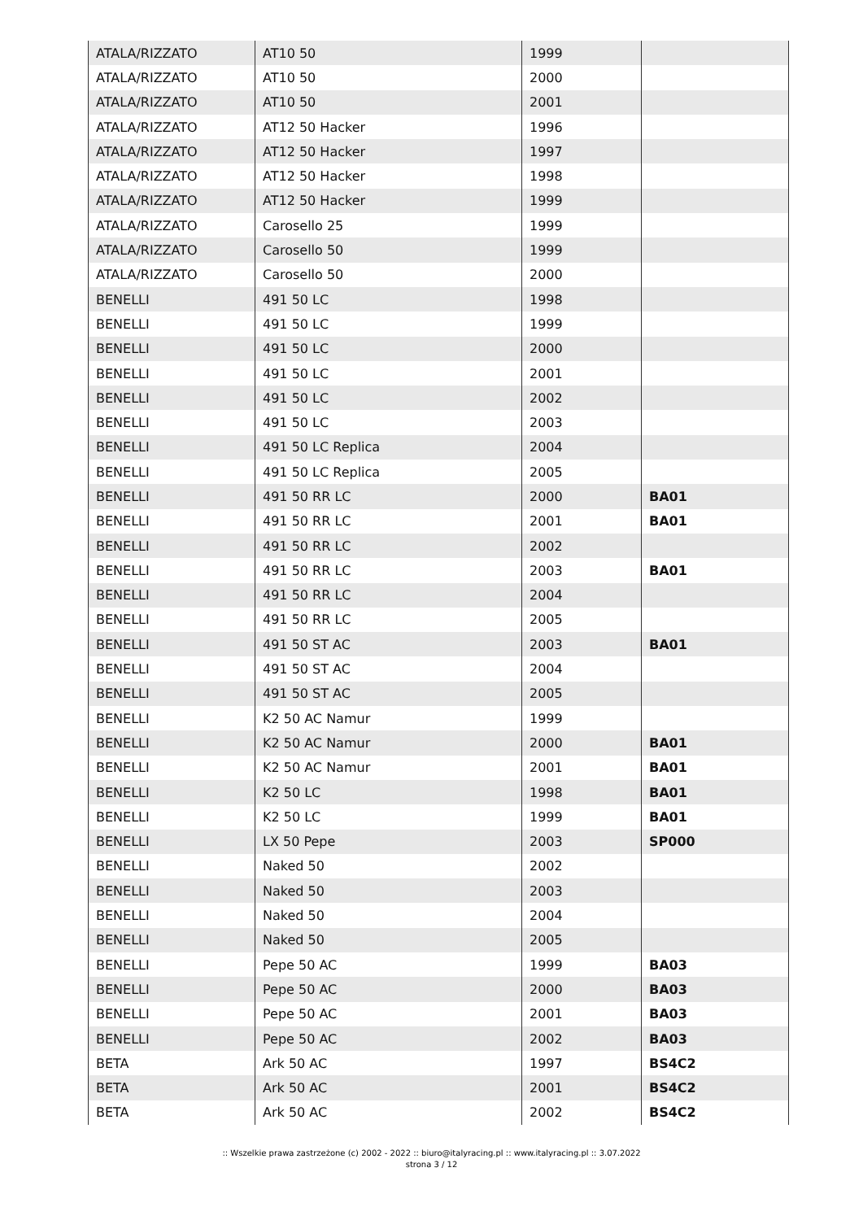| ATALA/RIZZATO | AT10 50 | 1999 | |
| ATALA/RIZZATO | AT10 50 | 2000 | |
| ATALA/RIZZATO | AT10 50 | 2001 | |
| ATALA/RIZZATO | AT12 50 Hacker | 1996 | |
| ATALA/RIZZATO | AT12 50 Hacker | 1997 | |
| ATALA/RIZZATO | AT12 50 Hacker | 1998 | |
| ATALA/RIZZATO | AT12 50 Hacker | 1999 | |
| ATALA/RIZZATO | Carosello 25 | 1999 | |
| ATALA/RIZZATO | Carosello 50 | 1999 | |
| ATALA/RIZZATO | Carosello 50 | 2000 | |
| BENELLI | 491 50 LC | 1998 | |
| BENELLI | 491 50 LC | 1999 | |
| BENELLI | 491 50 LC | 2000 | |
| BENELLI | 491 50 LC | 2001 | |
| BENELLI | 491 50 LC | 2002 | |
| BENELLI | 491 50 LC | 2003 | |
| BENELLI | 491 50 LC Replica | 2004 | |
| BENELLI | 491 50 LC Replica | 2005 | |
| BENELLI | 491 50 RR LC | 2000 | BA01 |
| BENELLI | 491 50 RR LC | 2001 | BA01 |
| BENELLI | 491 50 RR LC | 2002 | |
| BENELLI | 491 50 RR LC | 2003 | BA01 |
| BENELLI | 491 50 RR LC | 2004 | |
| BENELLI | 491 50 RR LC | 2005 | |
| BENELLI | 491 50 ST AC | 2003 | BA01 |
| BENELLI | 491 50 ST AC | 2004 | |
| BENELLI | 491 50 ST AC | 2005 | |
| BENELLI | K2 50 AC Namur | 1999 | |
| BENELLI | K2 50 AC Namur | 2000 | BA01 |
| BENELLI | K2 50 AC Namur | 2001 | BA01 |
| BENELLI | K2 50 LC | 1998 | BA01 |
| BENELLI | K2 50 LC | 1999 | BA01 |
| BENELLI | LX 50 Pepe | 2003 | SP000 |
| BENELLI | Naked 50 | 2002 | |
| BENELLI | Naked 50 | 2003 | |
| BENELLI | Naked 50 | 2004 | |
| BENELLI | Naked 50 | 2005 | |
| BENELLI | Pepe 50 AC | 1999 | BA03 |
| BENELLI | Pepe 50 AC | 2000 | BA03 |
| BENELLI | Pepe 50 AC | 2001 | BA03 |
| BENELLI | Pepe 50 AC | 2002 | BA03 |
| BETA | Ark 50 AC | 1997 | BS4C2 |
| BETA | Ark 50 AC | 2001 | BS4C2 |
| BETA | Ark 50 AC | 2002 | BS4C2 |
:: Wszelkie prawa zastrzeżone (c) 2002 - 2022 :: biuro@italyracing.pl :: www.italyracing.pl :: 3.07.2022
strona 3 / 12